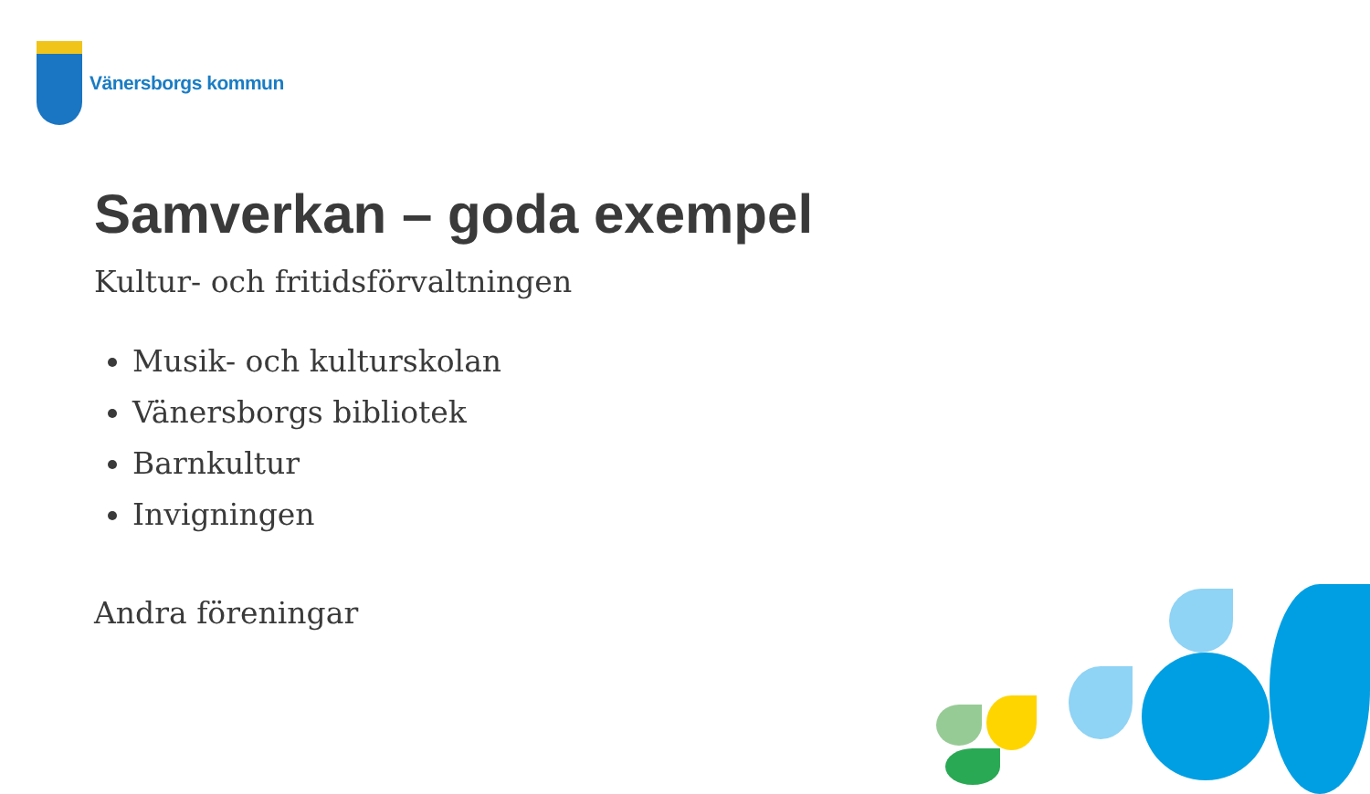Vänersborgs kommun
Samverkan – goda exempel
Kultur- och fritidsförvaltningen
Musik- och kulturskolan
Vänersborgs bibliotek
Barnkultur
Invigningen
Andra föreningar